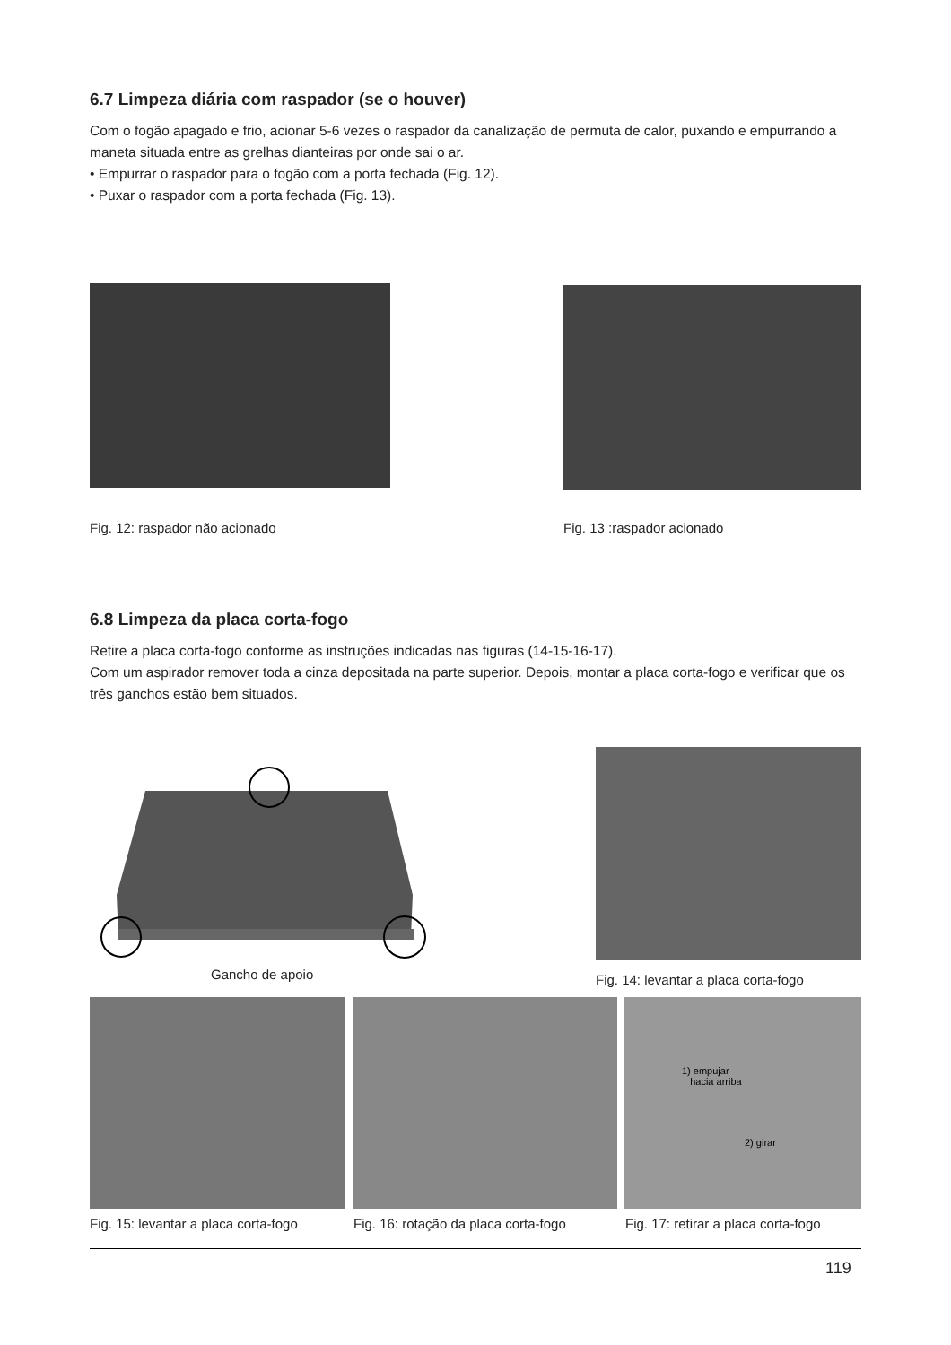6.7 Limpeza diária com raspador (se o houver)
Com o fogão apagado e frio, acionar 5-6 vezes o raspador da canalização de permuta de calor, puxando e empurrando a maneta situada entre as grelhas dianteiras por onde sai o ar.
• Empurrar o raspador para o fogão com a porta fechada (Fig. 12).
• Puxar o raspador com a porta fechada (Fig. 13).
Fig. 12: raspador não acionado Fig. 13 :raspador acionado
6.8 Limpeza da placa corta-fogo
Retire a placa corta-fogo conforme as instruções indicadas nas figuras (14-15-16-17).
Com um aspirador remover toda a cinza depositada na parte superior. Depois, montar a placa corta-fogo e verificar que os três ganchos estão bem situados.
Gancho de apoio
Fig. 14: levantar a placa corta-fogo
1) empujar
hacia arriba
2) girar
Fig. 15: levantar a placa corta-fogo Fig. 16: rotação da placa corta-fogo Fig. 17: retirar a placa corta-fogo
119